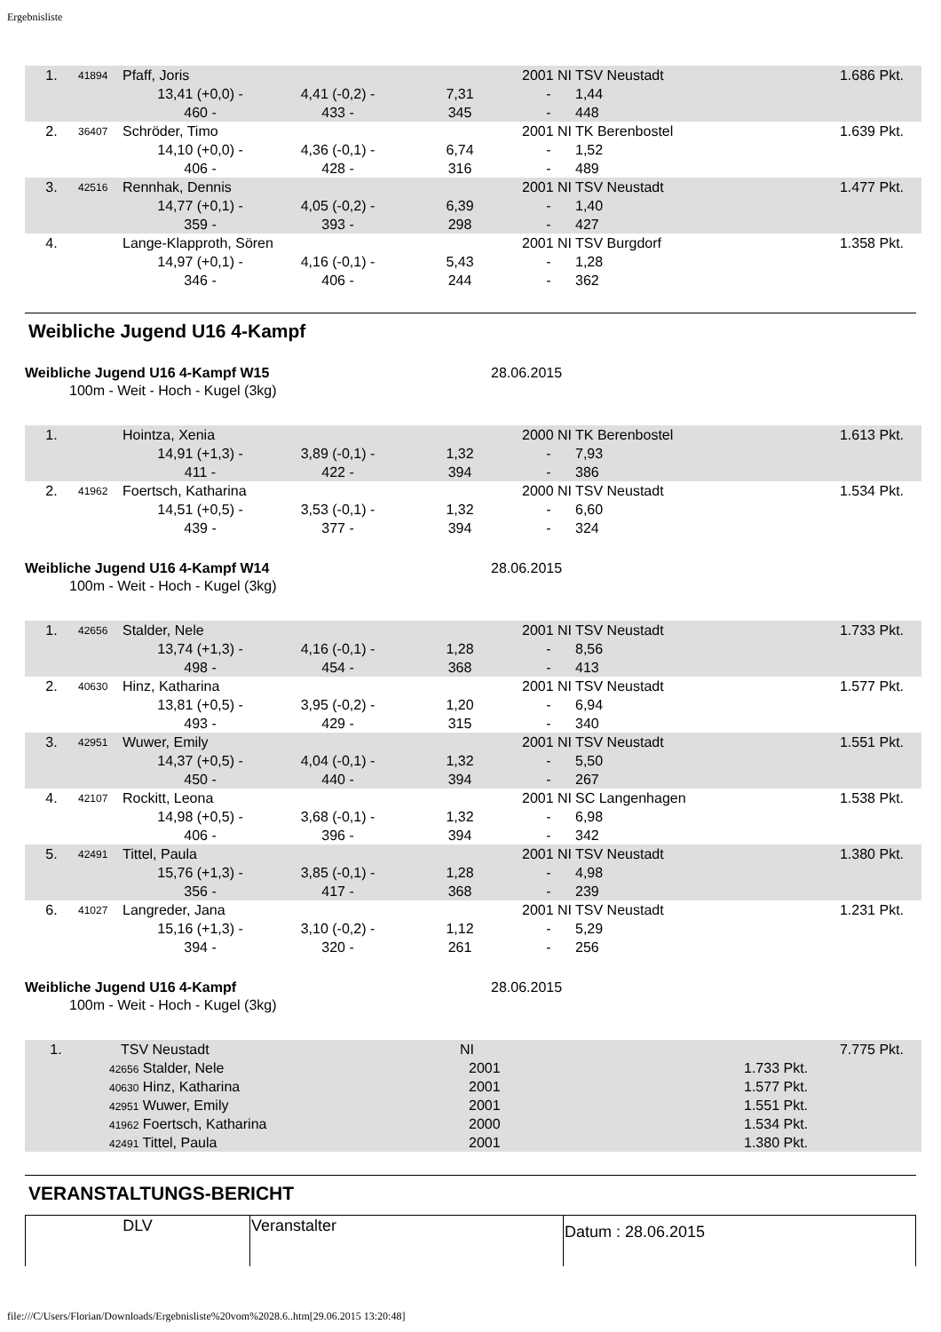Ergebnisliste
| 1. | 41894 | Pfaff, Joris | | | 2001 NI | TSV Neustadt 1.686 Pkt. | |
| | | 13,41 (+0,0) - | 4,41 (-0,2) - | 7,31 | - | 1,44 | |
| | | 460 - | 433 - | 345 | - | 448 | |
| 2. | 36407 | Schröder, Timo | | | 2001 NI | TK Berenbostel 1.639 Pkt. | |
| | | 14,10 (+0,0) - | 4,36 (-0,1) - | 6,74 | - | 1,52 | |
| | | 406 - | 428 - | 316 | - | 489 | |
| 3. | 42516 | Rennhak, Dennis | | | 2001 NI | TSV Neustadt 1.477 Pkt. | |
| | | 14,77 (+0,1) - | 4,05 (-0,2) - | 6,39 | - | 1,40 | |
| | | 359 - | 393 - | 298 | - | 427 | |
| 4. | | Lange-Klapproth, Sören | | | 2001 NI | TSV Burgdorf 1.358 Pkt. | |
| | | 14,97 (+0,1) - | 4,16 (-0,1) - | 5,43 | - | 1,28 | |
| | | 346 - | 406 - | 244 | - | 362 | |
Weibliche Jugend U16 4-Kampf
Weibliche Jugend U16 4-Kampf W15 28.06.2015
100m - Weit - Hoch - Kugel (3kg)
| 1. | | Hointza, Xenia | | | 2000 NI | TK Berenbostel 1.613 Pkt. | |
| | | 14,91 (+1,3) - | 3,89 (-0,1) - | 1,32 | - | 7,93 | |
| | | 411 - | 422 - | 394 | - | 386 | |
| 2. | 41962 | Foertsch, Katharina | | | 2000 NI | TSV Neustadt 1.534 Pkt. | |
| | | 14,51 (+0,5) - | 3,53 (-0,1) - | 1,32 | - | 6,60 | |
| | | 439 - | 377 - | 394 | - | 324 | |
Weibliche Jugend U16 4-Kampf W14 28.06.2015
100m - Weit - Hoch - Kugel (3kg)
| 1. | 42656 | Stalder, Nele | | | 2001 NI | TSV Neustadt 1.733 Pkt. | |
| | | 13,74 (+1,3) - | 4,16 (-0,1) - | 1,28 | - | 8,56 | |
| | | 498 - | 454 - | 368 | - | 413 | |
| 2. | 40630 | Hinz, Katharina | | | 2001 NI | TSV Neustadt 1.577 Pkt. | |
| | | 13,81 (+0,5) - | 3,95 (-0,2) - | 1,20 | - | 6,94 | |
| | | 493 - | 429 - | 315 | - | 340 | |
| 3. | 42951 | Wuwer, Emily | | | 2001 NI | TSV Neustadt 1.551 Pkt. | |
| | | 14,37 (+0,5) - | 4,04 (-0,1) - | 1,32 | - | 5,50 | |
| | | 450 - | 440 - | 394 | - | 267 | |
| 4. | 42107 | Rockitt, Leona | | | 2001 NI | SC Langenhagen 1.538 Pkt. | |
| | | 14,98 (+0,5) - | 3,68 (-0,1) - | 1,32 | - | 6,98 | |
| | | 406 - | 396 - | 394 | - | 342 | |
| 5. | 42491 | Tittel, Paula | | | 2001 NI | TSV Neustadt 1.380 Pkt. | |
| | | 15,76 (+1,3) - | 3,85 (-0,1) - | 1,28 | - | 4,98 | |
| | | 356 - | 417 - | 368 | - | 239 | |
| 6. | 41027 | Langreder, Jana | | | 2001 NI | TSV Neustadt 1.231 Pkt. | |
| | | 15,16 (+1,3) - | 3,10 (-0,2) - | 1,12 | - | 5,29 | |
| | | 394 - | 320 - | 261 | - | 256 | |
Weibliche Jugend U16 4-Kampf 28.06.2015
100m - Weit - Hoch - Kugel (3kg)
| 1. | TSV Neustadt | NI | 7.775 Pkt. |
| | 42656 Stalder, Nele | 2001 | 1.733 Pkt. |
| | 40630 Hinz, Katharina | 2001 | 1.577 Pkt. |
| | 42951 Wuwer, Emily | 2001 | 1.551 Pkt. |
| | 41962 Foertsch, Katharina | 2000 | 1.534 Pkt. |
| | 42491 Tittel, Paula | 2001 | 1.380 Pkt. |
VERANSTALTUNGS-BERICHT
| DLV | Veranstalter | Datum : 28.06.2015 |
file:///C/Users/Florian/Downloads/Ergebnisliste%20vom%2028.6..htm[29.06.2015 13:20:48]